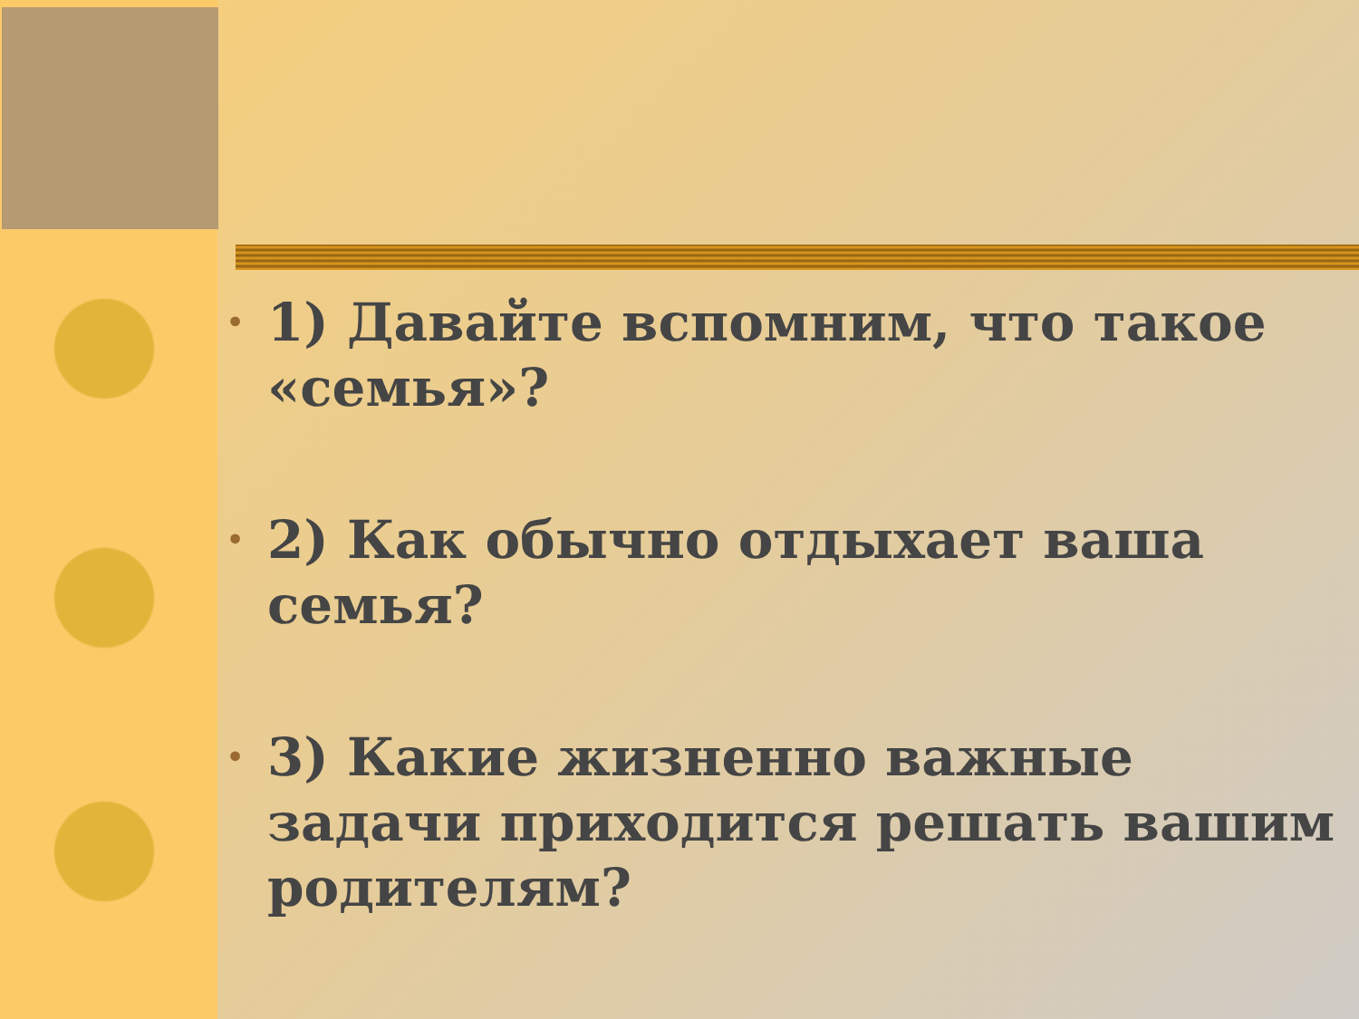• 1) Давайте вспомним, что такое «семья»?
• 2) Как обычно отдыхает ваша семья?
• 3) Какие жизненно важные задачи приходится решать вашим родителям?